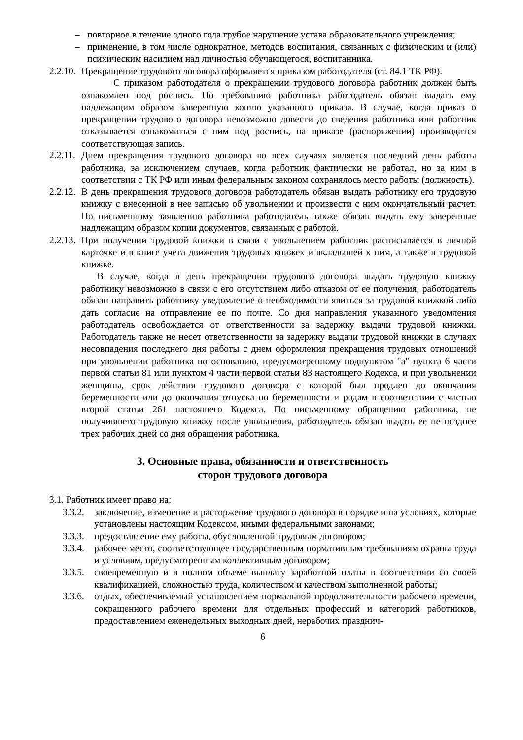– повторное в течение одного года грубое нарушение устава образовательного учреждения;
– применение, в том числе однократное, методов воспитания, связанных с физическим и (или) психическим насилием над личностью обучающегося, воспитанника.
2.2.10.
Прекращение трудового договора оформляется приказом работодателя (ст. 84.1 ТК РФ).
С приказом работодателя о прекращении трудового договора работник должен быть ознакомлен под роспись. По требованию работника работодатель обязан выдать ему надлежащим образом заверенную копию указанного приказа. В случае, когда приказ о прекращении трудового договора невозможно довести до сведения работника или работник отказывается ознакомиться с ним под роспись, на приказе (распоряжении) производится соответствующая запись.
2.2.11.
Днем прекращения трудового договора во всех случаях является последний день работы работника, за исключением случаев, когда работник фактически не работал, но за ним в соответствии с ТК РФ или иным федеральным законом сохранялось место работы (должность).
2.2.12.
В день прекращения трудового договора работодатель обязан выдать работнику его трудовую книжку с внесенной в нее записью об увольнении и произвести с ним окончательный расчет. По письменному заявлению работника работодатель также обязан выдать ему заверенные надлежащим образом копии документов, связанных с работой.
2.2.13.
При получении трудовой книжки в связи с увольнением работник расписывается в личной карточке и в книге учета движения трудовых книжек и вкладышей к ним, а также в трудовой книжке.
В случае, когда в день прекращения трудового договора выдать трудовую книжку работнику невозможно в связи с его отсутствием либо отказом от ее получения, работодатель обязан направить работнику уведомление о необходимости явиться за трудовой книжкой либо дать согласие на отправление ее по почте. Со дня направления указанного уведомления работодатель освобождается от ответственности за задержку выдачи трудовой книжки. Работодатель также не несет ответственности за задержку выдачи трудовой книжки в случаях несовпадения последнего дня работы с днем оформления прекращения трудовых отношений при увольнении работника по основанию, предусмотренному подпунктом "а" пункта 6 части первой статьи 81 или пунктом 4 части первой статьи 83 настоящего Кодекса, и при увольнении женщины, срок действия трудового договора с которой был продлен до окончания беременности или до окончания отпуска по беременности и родам в соответствии с частью второй статьи 261 настоящего Кодекса. По письменному обращению работника, не получившего трудовую книжку после увольнения, работодатель обязан выдать ее не позднее трех рабочих дней со дня обращения работника.
3. Основные права, обязанности и ответственность
сторон трудового договора
3.1. Работник имеет право на:
3.3.2.
заключение, изменение и расторжение трудового договора в порядке и на условиях, которые установлены настоящим Кодексом, иными федеральными законами;
3.3.3.
предоставление ему работы, обусловленной трудовым договором;
3.3.4.
рабочее место, соответствующее государственным нормативным требованиям охраны труда и условиям, предусмотренным коллективным договором;
3.3.5.
своевременную и в полном объеме выплату заработной платы в соответствии со своей квалификацией, сложностью труда, количеством и качеством выполненной работы;
3.3.6.
отдых, обеспечиваемый установлением нормальной продолжительности рабочего времени, сокращенного рабочего времени для отдельных профессий и категорий работников, предоставлением еженедельных выходных дней, нерабочих празднич-
6